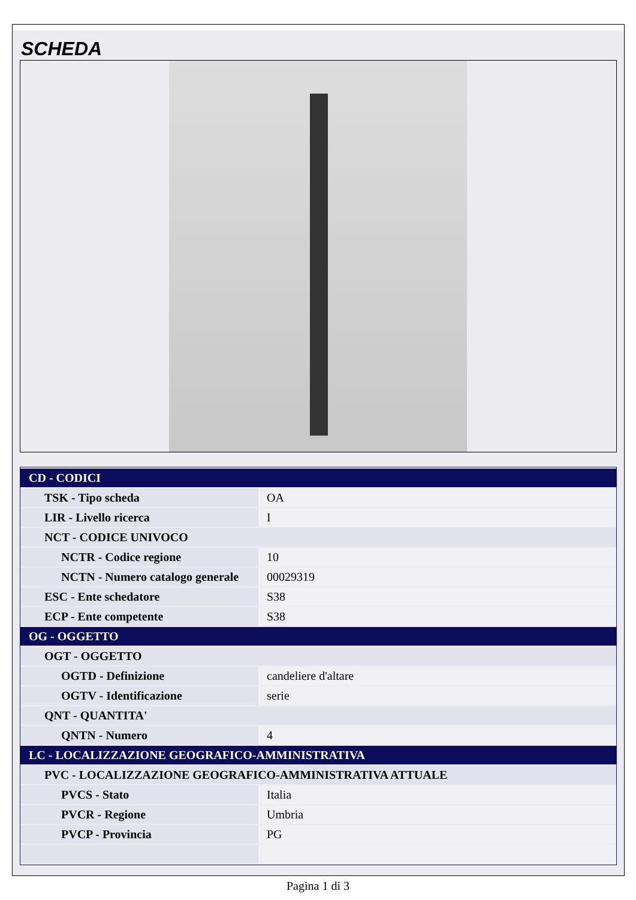SCHEDA
| CD - CODICI | |
| TSK - Tipo scheda | OA |
| LIR - Livello ricerca | I |
| NCT - CODICE UNIVOCO | |
| NCTR - Codice regione | 10 |
| NCTN - Numero catalogo generale | 00029319 |
| ESC - Ente schedatore | S38 |
| ECP - Ente competente | S38 |
| OG - OGGETTO | |
| OGT - OGGETTO | |
| OGTD - Definizione | candeliere d'altare |
| OGTV - Identificazione | serie |
| QNT - QUANTITA' | |
| QNTN - Numero | 4 |
| LC - LOCALIZZAZIONE GEOGRAFICO-AMMINISTRATIVA | |
| PVC - LOCALIZZAZIONE GEOGRAFICO-AMMINISTRATIVA ATTUALE | |
| PVCS - Stato | Italia |
| PVCR - Regione | Umbria |
| PVCP - Provincia | PG |
Pagina 1 di 3